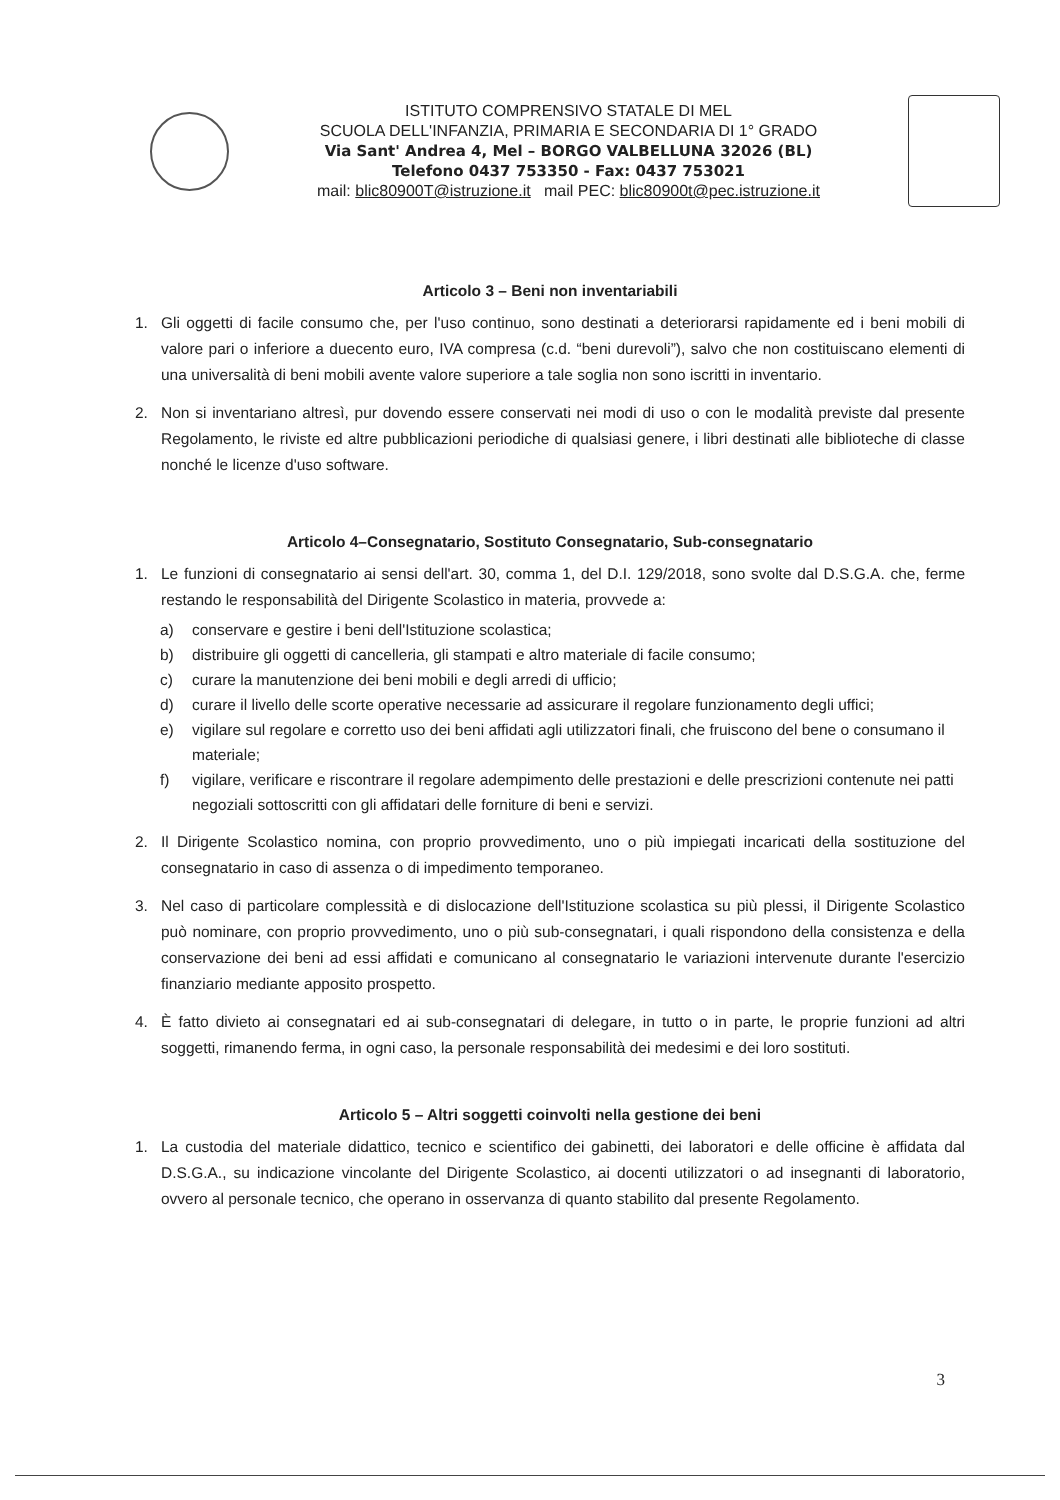ISTITUTO COMPRENSIVO STATALE DI MEL
SCUOLA DELL'INFANZIA, PRIMARIA E SECONDARIA DI 1° GRADO
Via Sant' Andrea 4, Mel – BORGO VALBELLUNA 32026 (BL)
Telefono 0437 753350 - Fax: 0437 753021
mail: blic80900T@istruzione.it mail PEC: blic80900t@pec.istruzione.it
Articolo 3 – Beni non inventariabili
1. Gli oggetti di facile consumo che, per l'uso continuo, sono destinati a deteriorarsi rapidamente ed i beni mobili di valore pari o inferiore a duecento euro, IVA compresa (c.d. “beni durevoli”), salvo che non costituiscano elementi di una universalità di beni mobili avente valore superiore a tale soglia non sono iscritti in inventario.
2. Non si inventariano altresì, pur dovendo essere conservati nei modi di uso o con le modalità previste dal presente Regolamento, le riviste ed altre pubblicazioni periodiche di qualsiasi genere, i libri destinati alle biblioteche di classe nonché le licenze d'uso software.
Articolo 4–Consegnatario, Sostituto Consegnatario, Sub-consegnatario
1. Le funzioni di consegnatario ai sensi dell'art. 30, comma 1, del D.I. 129/2018, sono svolte dal D.S.G.A. che, ferme restando le responsabilità del Dirigente Scolastico in materia, provvede a:
a) conservare e gestire i beni dell'Istituzione scolastica;
b) distribuire gli oggetti di cancelleria, gli stampati e altro materiale di facile consumo;
c) curare la manutenzione dei beni mobili e degli arredi di ufficio;
d) curare il livello delle scorte operative necessarie ad assicurare il regolare funzionamento degli uffici;
e) vigilare sul regolare e corretto uso dei beni affidati agli utilizzatori finali, che fruiscono del bene o consumano il materiale;
f) vigilare, verificare e riscontrare il regolare adempimento delle prestazioni e delle prescrizioni contenute nei patti negoziali sottoscritti con gli affidatari delle forniture di beni e servizi.
2. Il Dirigente Scolastico nomina, con proprio provvedimento, uno o più impiegati incaricati della sostituzione del consegnatario in caso di assenza o di impedimento temporaneo.
3. Nel caso di particolare complessità e di dislocazione dell'Istituzione scolastica su più plessi, il Dirigente Scolastico può nominare, con proprio provvedimento, uno o più sub-consegnatari, i quali rispondono della consistenza e della conservazione dei beni ad essi affidati e comunicano al consegnatario le variazioni intervenute durante l'esercizio finanziario mediante apposito prospetto.
4. È fatto divieto ai consegnatari ed ai sub-consegnatari di delegare, in tutto o in parte, le proprie funzioni ad altri soggetti, rimanendo ferma, in ogni caso, la personale responsabilità dei medesimi e dei loro sostituti.
Articolo 5 – Altri soggetti coinvolti nella gestione dei beni
1. La custodia del materiale didattico, tecnico e scientifico dei gabinetti, dei laboratori e delle officine è affidata dal D.S.G.A., su indicazione vincolante del Dirigente Scolastico, ai docenti utilizzatori o ad insegnanti di laboratorio, ovvero al personale tecnico, che operano in osservanza di quanto stabilito dal presente Regolamento.
3